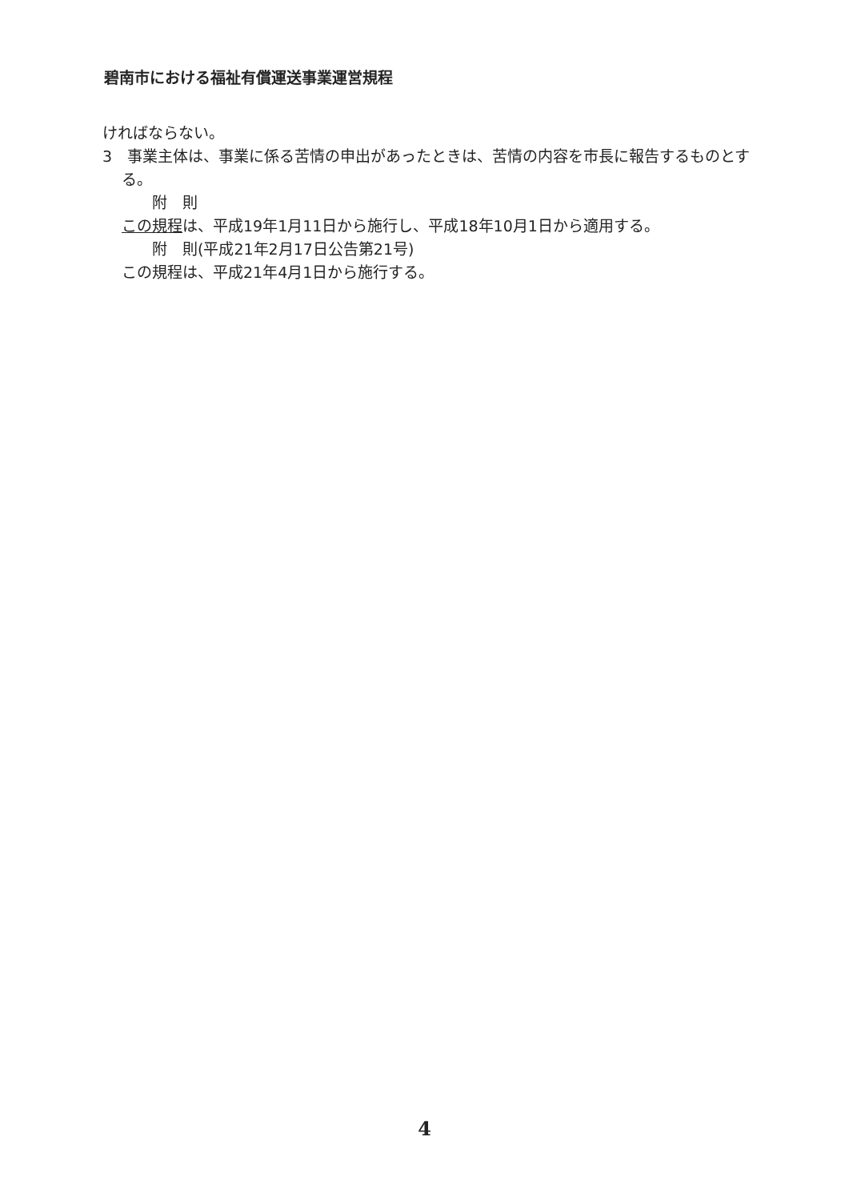碧南市における福祉有償運送事業運営規程
ければならない。
3　事業主体は、事業に係る苦情の申出があったときは、苦情の内容を市長に報告するものとする。
附　則
この規程は、平成19年1月11日から施行し、平成18年10月1日から適用する。
附　則(平成21年2月17日公告第21号)
この規程は、平成21年4月1日から施行する。
4